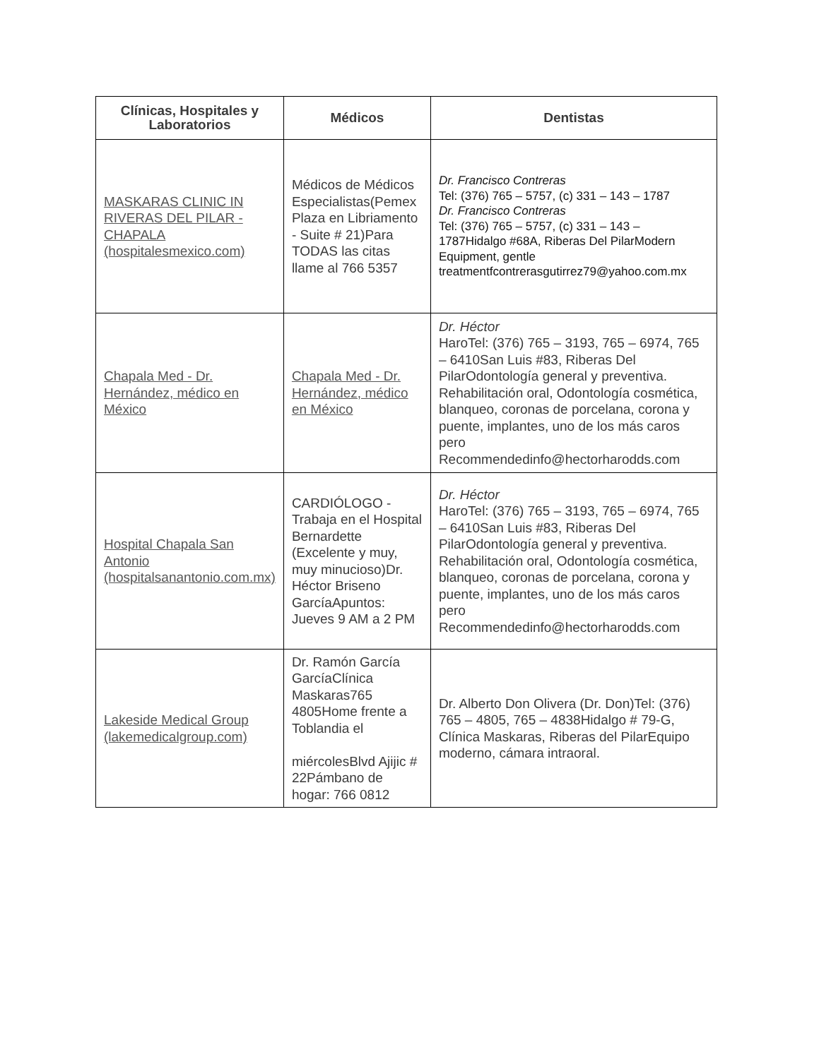| Clínicas, Hospitales y Laboratorios | Médicos | Dentistas |
| --- | --- | --- |
| MASKARAS CLINIC IN RIVERAS DEL PILAR - CHAPALA (hospitalesmexico.com) | Médicos de Médicos Especialistas(Pemex Plaza en Libriamento - Suite # 21)Para TODAS las citas llame al 766 5357 | Dr. Francisco Contreras Tel: (376) 765 – 5757, (c) 331 – 143 – 1787 Dr. Francisco Contreras Tel: (376) 765 – 5757, (c) 331 – 143 – 1787Hidalgo #68A, Riberas Del PilarModern Equipment, gentle treatmentfcontrerasgutirrez79@yahoo.com.mx |
| Chapala Med - Dr. Hernández, médico en México | Chapala Med - Dr. Hernández, médico en México | Dr. Héctor HaroTel: (376) 765 – 3193, 765 – 6974, 765 – 6410San Luis #83, Riberas Del PilarOdontología general y preventiva. Rehabilitación oral, Odontología cosmética, blanqueo, coronas de porcelana, corona y puente, implantes, uno de los más caros pero Recommendedinfo@hectorharodds.com |
| Hospital Chapala San Antonio (hospitalsanantonio.com.mx) | CARDIÓLOGO - Trabaja en el Hospital Bernardette (Excelente y muy, muy minucioso)Dr. Héctor Briseno GarcíaApuntos: Jueves 9 AM a 2 PM | Dr. Héctor HaroTel: (376) 765 – 3193, 765 – 6974, 765 – 6410San Luis #83, Riberas Del PilarOdontología general y preventiva. Rehabilitación oral, Odontología cosmética, blanqueo, coronas de porcelana, corona y puente, implantes, uno de los más caros pero Recommendedinfo@hectorharodds.com |
| Lakeside Medical Group (lakemedicalgroup.com) | Dr. Ramón García GarcíaClínica Maskaras765 4805Home frente a Toblandia el miércolesBlvd Ajijic # 22Pámbano de hogar: 766 0812 | Dr. Alberto Don Olivera (Dr. Don)Tel: (376) 765 – 4805, 765 – 4838Hidalgo # 79-G, Clínica Maskaras, Riberas del PilarEquipo moderno, cámara intraoral. |